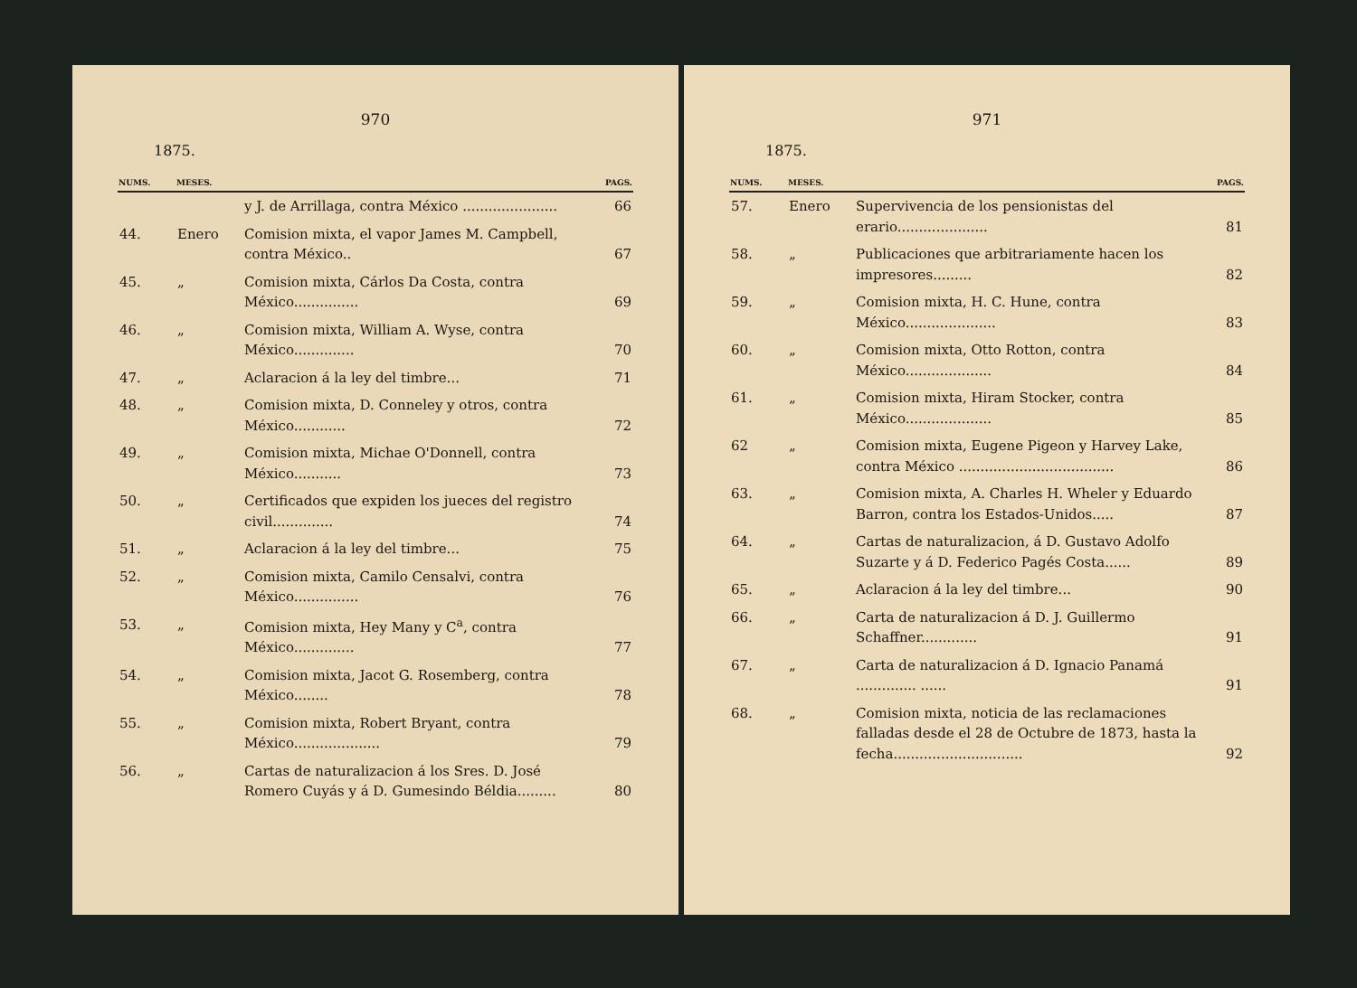970
1875.
| NUMS. | MESES. | | PAGS. |
| --- | --- | --- | --- |
| | | y J. de Arrillaga, contra México ...................... | 66 |
| 44. | Enero | Comision mixta, el vapor James M. Campbell, contra México.. | 67 |
| 45. | „ | Comision mixta, Cárlos Da Costa, contra México............... | 69 |
| 46. | „ | Comision mixta, William A. Wyse, contra México.............. | 70 |
| 47. | „ | Aclaracion á la ley del timbre... | 71 |
| 48. | „ | Comision mixta, D. Conneley y otros, contra México............ | 72 |
| 49. | „ | Comision mixta, Michae O'Donnell, contra México........... | 73 |
| 50. | „ | Certificados que expiden los jueces del registro civil.............. | 74 |
| 51. | „ | Aclaracion á la ley del timbre... | 75 |
| 52. | „ | Comision mixta, Camilo Censalvi, contra México............... | 76 |
| 53. | „ | Comision mixta, Hey Many y C<sup>a</sup>, contra México.............. | 77 |
| 54. | „ | Comision mixta, Jacot G. Rosemberg, contra México........ | 78 |
| 55. | „ | Comision mixta, Robert Bryant, contra México.................... | 79 |
| 56. | „ | Cartas de naturalizacion á los Sres. D. José Romero Cuyás y á D. Gumesindo Béldia......... | 80 |
971
1875.
| NUMS. | MESES. | | PAGS. |
| --- | --- | --- | --- |
| 57. | Enero | Supervivencia de los pensionistas del erario..................... | 81 |
| 58. | „ | Publicaciones que arbitrariamente hacen los impresores......... | 82 |
| 59. | „ | Comision mixta, H. C. Hune, contra México..................... | 83 |
| 60. | „ | Comision mixta, Otto Rotton, contra México.................... | 84 |
| 61. | „ | Comision mixta, Hiram Stocker, contra México.................... | 85 |
| 62 | „ | Comision mixta, Eugene Pigeon y Harvey Lake, contra México .................................... | 86 |
| 63. | „ | Comision mixta, A. Charles H. Wheler y Eduardo Barron, contra los Estados-Unidos..... | 87 |
| 64. | „ | Cartas de naturalizacion, á D. Gustavo Adolfo Suzarte y á D. Federico Pagés Costa...... | 89 |
| 65. | „ | Aclaracion á la ley del timbre... | 90 |
| 66. | „ | Carta de naturalizacion á D. J. Guillermo Schaffner............. | 91 |
| 67. | „ | Carta de naturalizacion á D. Ignacio Panamá .............. ...... | 91 |
| 68. | „ | Comision mixta, noticia de las reclamaciones falladas desde el 28 de Octubre de 1873, hasta la fecha.............................. | 92 |